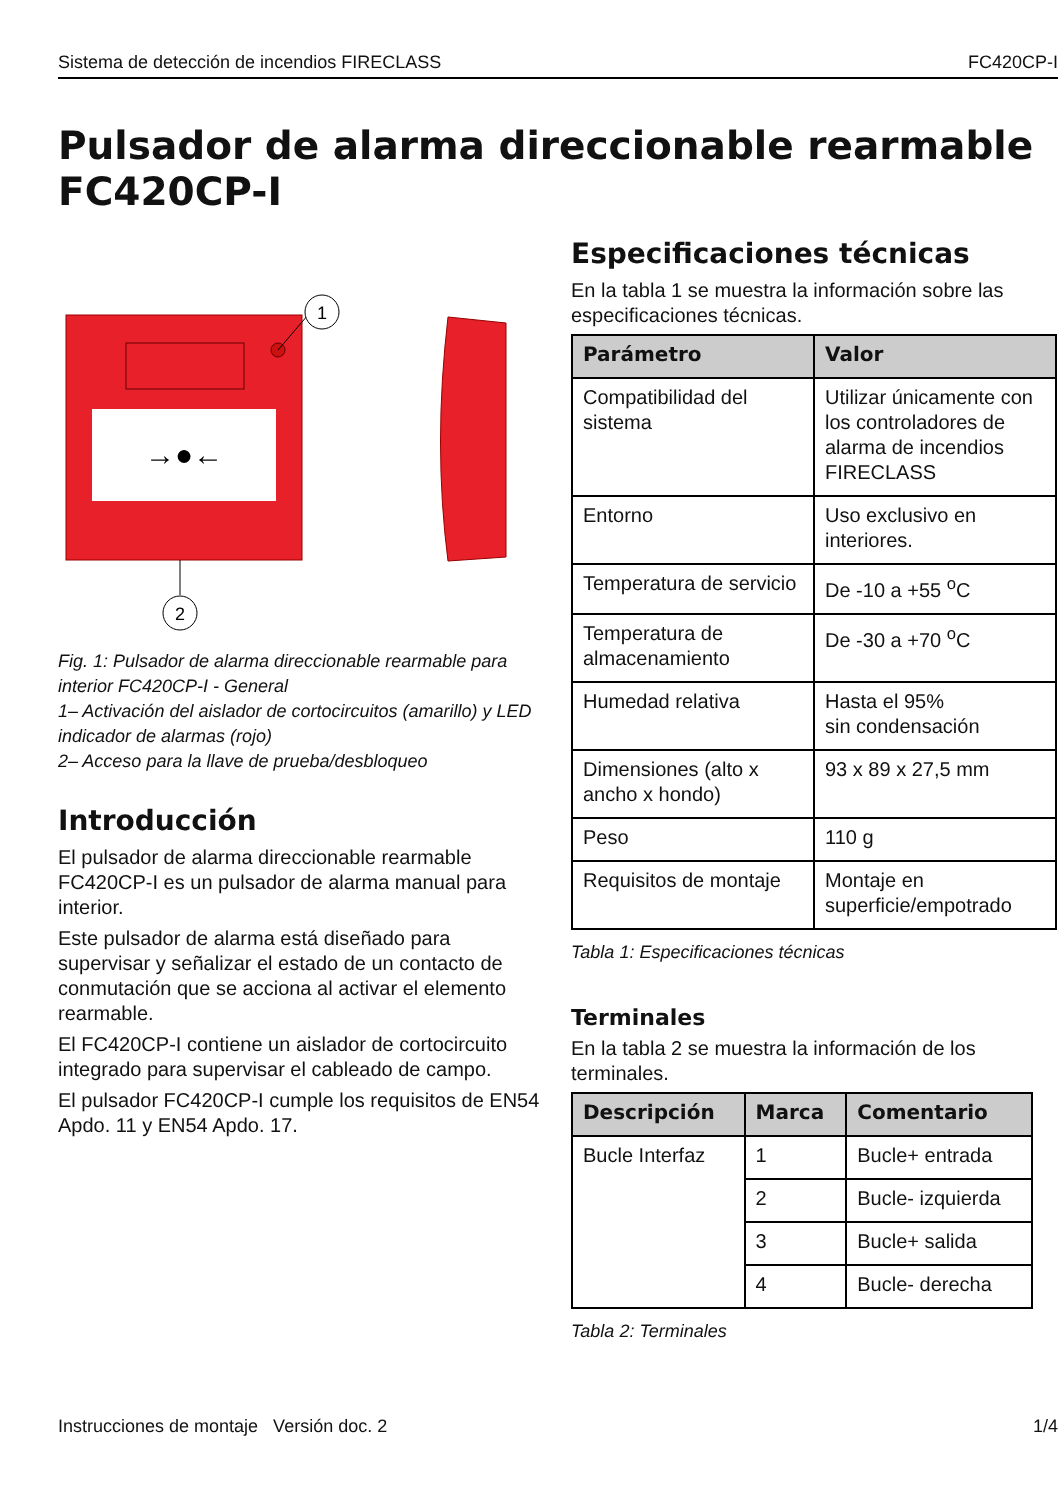Sistema de detección de incendios FIRECLASS FC420CP-I
Pulsador de alarma direccionable rearmable FC420CP-I
→●←
1
2
Fig. 1: Pulsador de alarma direccionable rearmable para interior FC420CP-I - General
1– Activación del aislador de cortocircuitos (amarillo) y LED indicador de alarmas (rojo)
2– Acceso para la llave de prueba/desbloqueo
Introducción
El pulsador de alarma direccionable rearmable FC420CP-I es un pulsador de alarma manual para interior.
Este pulsador de alarma está diseñado para supervisar y señalizar el estado de un contacto de conmutación que se acciona al activar el elemento rearmable.
El FC420CP-I contiene un aislador de cortocircuito integrado para supervisar el cableado de campo.
El pulsador FC420CP-I cumple los requisitos de EN54 Apdo. 11 y EN54 Apdo. 17.
Especificaciones técnicas
En la tabla 1 se muestra la información sobre las especificaciones técnicas.
| Parámetro | Valor |
| --- | --- |
| Compatibilidad del sistema | Utilizar únicamente con los controladores de alarma de incendios FIRECLASS |
| Entorno | Uso exclusivo en interiores. |
| Temperatura de servicio | De -10 a +55 <sup>o</sup>C |
| Temperatura de almacenamiento | De -30 a +70 <sup>o</sup>C |
| Humedad relativa | Hasta el 95% sin condensación |
| Dimensiones (alto x ancho x hondo) | 93 x 89 x 27,5 mm |
| Peso | 110 g |
| Requisitos de montaje | Montaje en superficie/empotrado |
Tabla 1: Especificaciones técnicas
Terminales
En la tabla 2 se muestra la información de los terminales.
| Descripción | Marca | Comentario |
| --- | --- | --- |
| Bucle Interfaz | 1 | Bucle+ entrada |
| | 2 | Bucle- izquierda |
| | 3 | Bucle+ salida |
| | 4 | Bucle- derecha |
Tabla 2: Terminales
Instrucciones de montaje Versión doc. 2 1/4